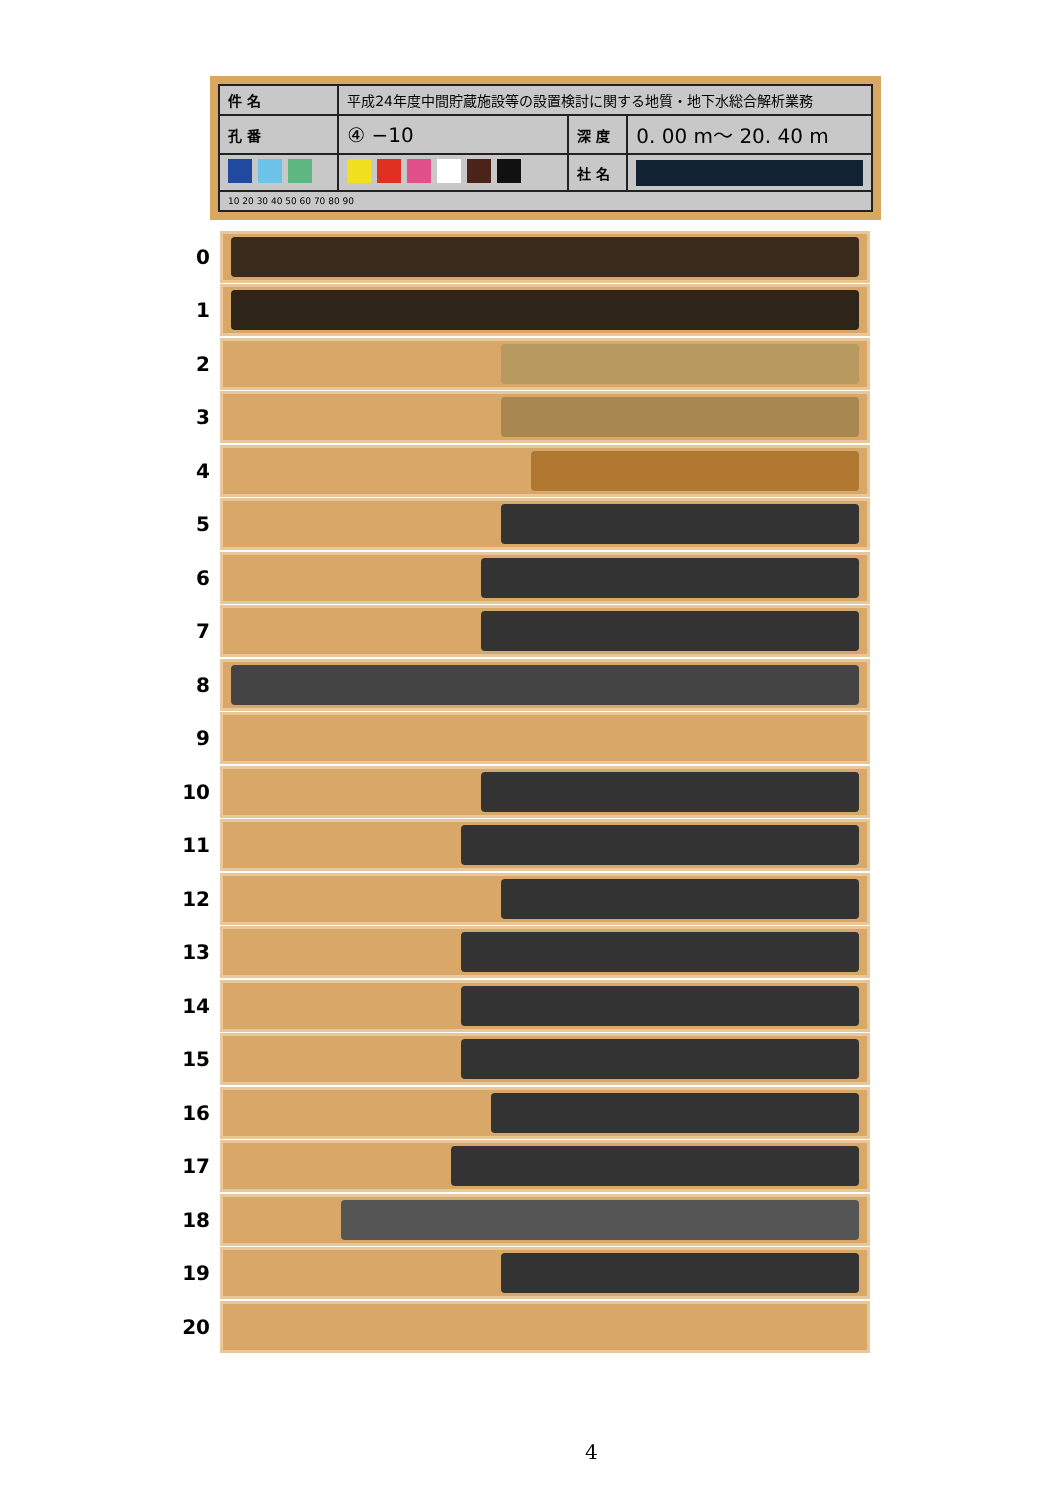| 件 名 | 平成24年度中間貯蔵施設等の設置検討に関する地質・地下水総合解析業務 | | |
| 孔 番 | ④ −10 | 深 度 | 0. 00 m〜 20. 40 m |
| | | 社 名 | |
| 10 20 30 40 50 60 70 80 90 | | | |
0
1
2
3
4
5
6
7
8
9
10
11
12
13
14
15
16
17
18
19
20
4